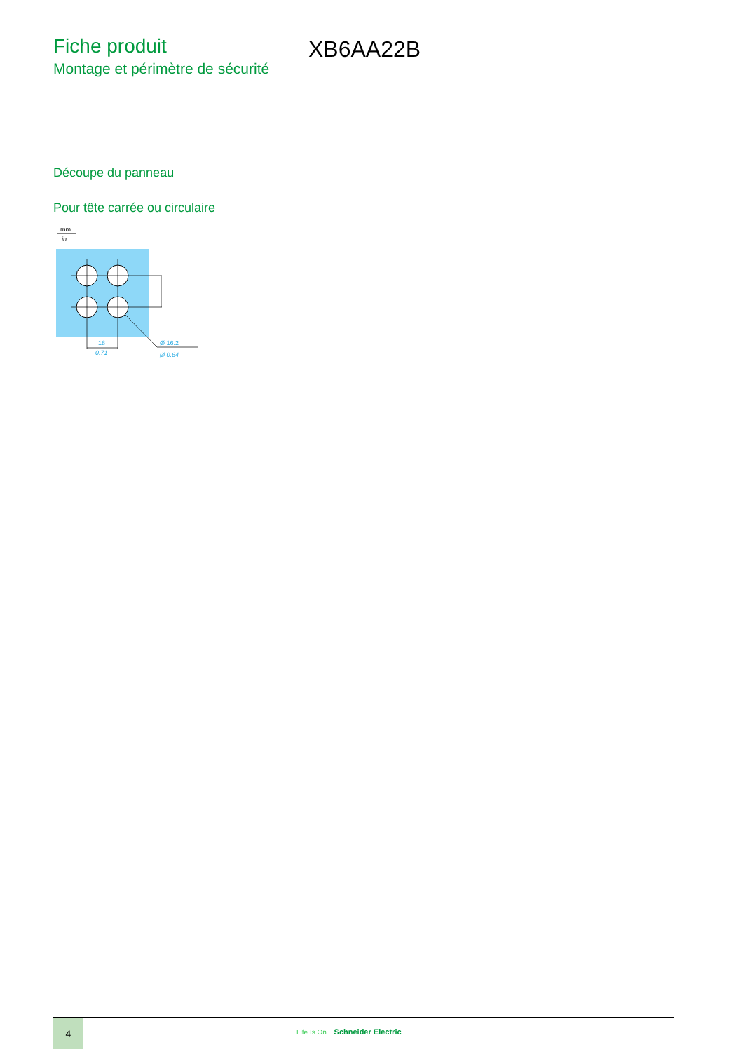Fiche produit
Montage et périmètre de sécurité
XB6AA22B
Découpe du panneau
Pour tête carrée ou circulaire
mm
in.
18
0.71
Ø 16.2
Ø 0.64
4
Life Is On Schneider Electric